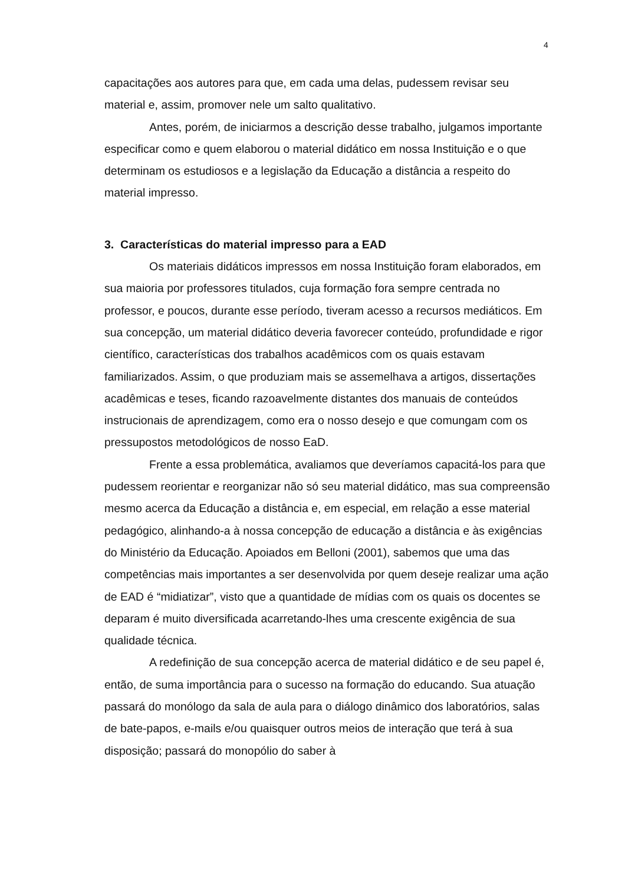4
capacitações aos autores para que, em cada uma delas, pudessem revisar seu material e, assim, promover nele um salto qualitativo.
Antes, porém, de iniciarmos a descrição desse trabalho, julgamos importante especificar como e quem elaborou o material didático em nossa Instituição e o que determinam os estudiosos e a legislação da Educação a distância a respeito do material impresso.
3. Características do material impresso para a EAD
Os materiais didáticos impressos em nossa Instituição foram elaborados, em sua maioria por professores titulados, cuja formação fora sempre centrada no professor, e poucos, durante esse período, tiveram acesso a recursos mediáticos. Em sua concepção, um material didático deveria favorecer conteúdo, profundidade e rigor científico, características dos trabalhos acadêmicos com os quais estavam familiarizados. Assim, o que produziam mais se assemelhava a artigos, dissertações acadêmicas e teses, ficando razoavelmente distantes dos manuais de conteúdos instrucionais de aprendizagem, como era o nosso desejo e que comungam com os pressupostos metodológicos de nosso EaD.
Frente a essa problemática, avaliamos que deveríamos capacitá-los para que pudessem reorientar e reorganizar não só seu material didático, mas sua compreensão mesmo acerca da Educação a distância e, em especial, em relação a esse material pedagógico, alinhando-a à nossa concepção de educação a distância e às exigências do Ministério da Educação. Apoiados em Belloni (2001), sabemos que uma das competências mais importantes a ser desenvolvida por quem deseje realizar uma ação de EAD é “midiatizar”, visto que a quantidade de mídias com os quais os docentes se deparam é muito diversificada acarretando-lhes uma crescente exigência de sua qualidade técnica.
A redefinição de sua concepção acerca de material didático e de seu papel é, então, de suma importância para o sucesso na formação do educando. Sua atuação passará do monólogo da sala de aula para o diálogo dinâmico dos laboratórios, salas de bate-papos, e-mails e/ou quaisquer outros meios de interação que terá à sua disposição; passará do monopólio do saber à